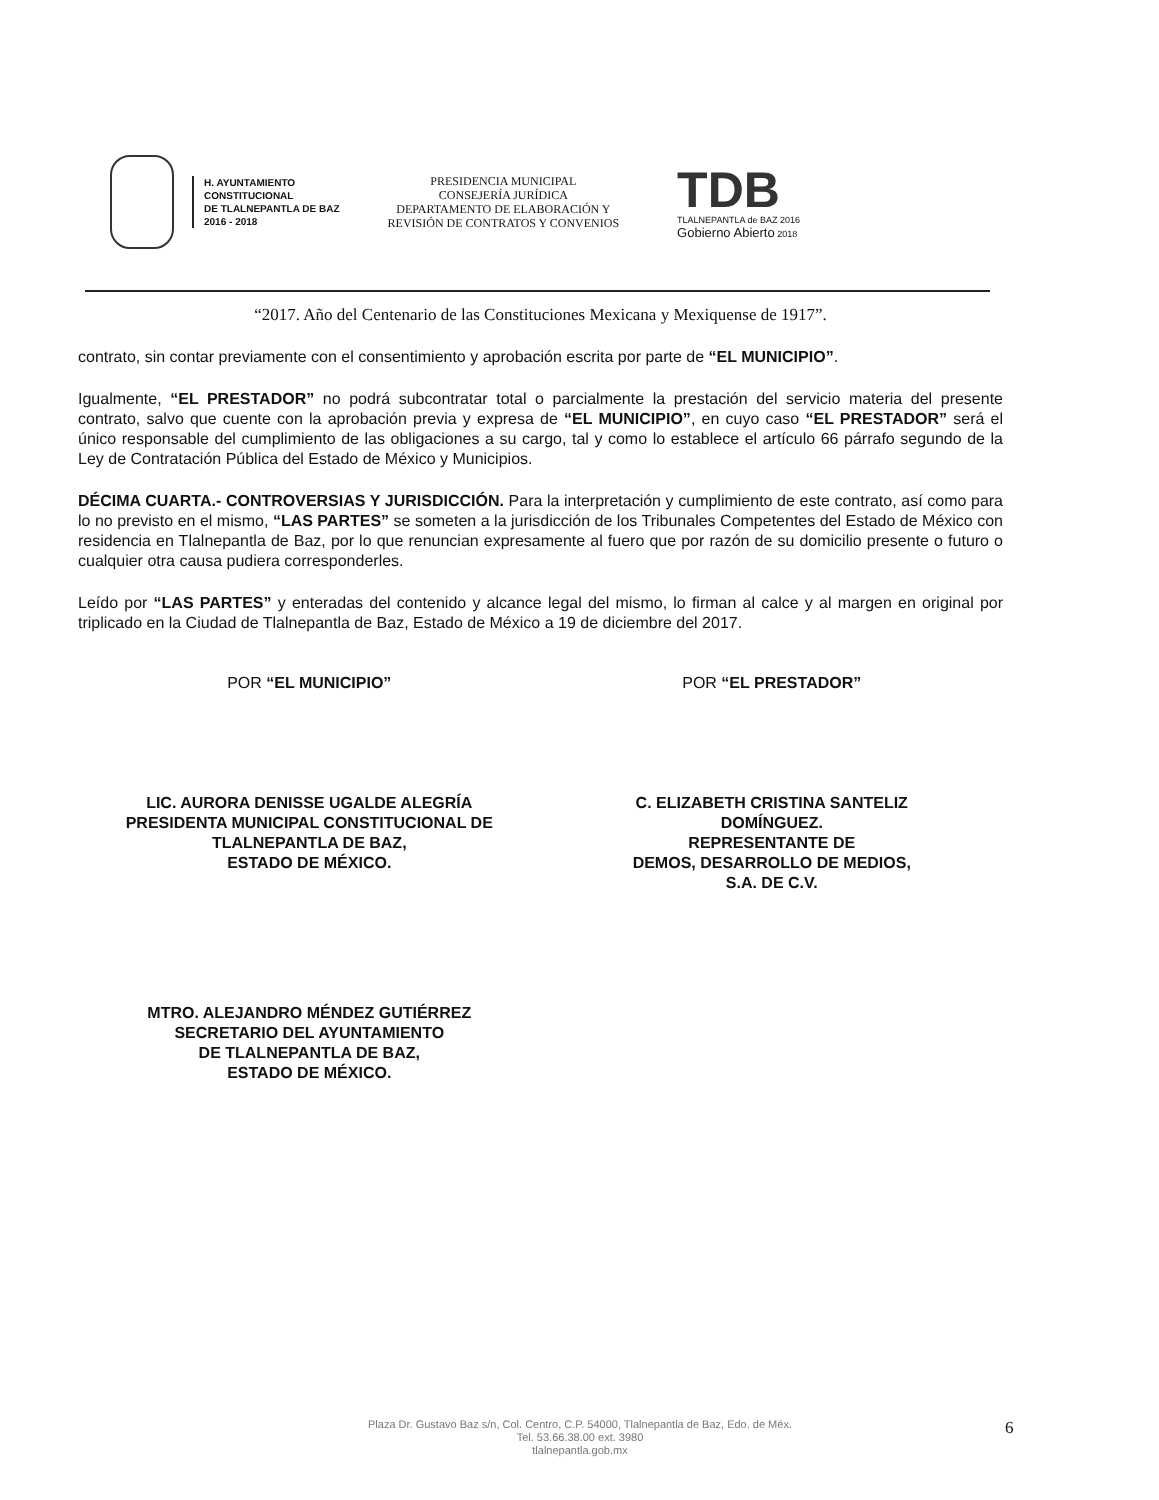H. AYUNTAMIENTO
CONSTITUCIONAL
DE TLALNEPANTLA DE BAZ
2016 - 2018
PRESIDENCIA MUNICIPAL
CONSEJERÍA JURÍDICA
DEPARTAMENTO DE ELABORACIÓN Y
REVISIÓN DE CONTRATOS Y CONVENIOS
TDB
TLALNEPANTLA de BAZ 2016
Gobierno Abierto 2018
“2017. Año del Centenario de las Constituciones Mexicana y Mexiquense de 1917”.
contrato, sin contar previamente con el consentimiento y aprobación escrita por parte de “EL MUNICIPIO”.
Igualmente, “EL PRESTADOR” no podrá subcontratar total o parcialmente la prestación del servicio materia del presente contrato, salvo que cuente con la aprobación previa y expresa de “EL MUNICIPIO”, en cuyo caso “EL PRESTADOR” será el único responsable del cumplimiento de las obligaciones a su cargo, tal y como lo establece el artículo 66 párrafo segundo de la Ley de Contratación Pública del Estado de México y Municipios.
DÉCIMA CUARTA.- CONTROVERSIAS Y JURISDICCIÓN. Para la interpretación y cumplimiento de este contrato, así como para lo no previsto en el mismo, “LAS PARTES” se someten a la jurisdicción de los Tribunales Competentes del Estado de México con residencia en Tlalnepantla de Baz, por lo que renuncian expresamente al fuero que por razón de su domicilio presente o futuro o cualquier otra causa pudiera corresponderles.
Leído por “LAS PARTES” y enteradas del contenido y alcance legal del mismo, lo firman al calce y al margen en original por triplicado en la Ciudad de Tlalnepantla de Baz, Estado de México a 19 de diciembre del 2017.
POR “EL MUNICIPIO”
LIC. AURORA DENISSE UGALDE ALEGRÍA
PRESIDENTA MUNICIPAL CONSTITUCIONAL DE
TLALNEPANTLA DE BAZ,
ESTADO DE MÉXICO.
POR “EL PRESTADOR”
C. ELIZABETH CRISTINA SANTELIZ
DOMÍNGUEZ.
REPRESENTANTE DE
DEMOS, DESARROLLO DE MEDIOS,
S.A. DE C.V.
MTRO. ALEJANDRO MÉNDEZ GUTIÉRREZ
SECRETARIO DEL AYUNTAMIENTO
DE TLALNEPANTLA DE BAZ,
ESTADO DE MÉXICO.
Plaza Dr. Gustavo Baz s/n, Col. Centro, C.P. 54000, Tlalnepantla de Baz, Edo. de Méx.
Tel. 53.66.38.00 ext. 3980
tlalnepantla.gob.mx
6